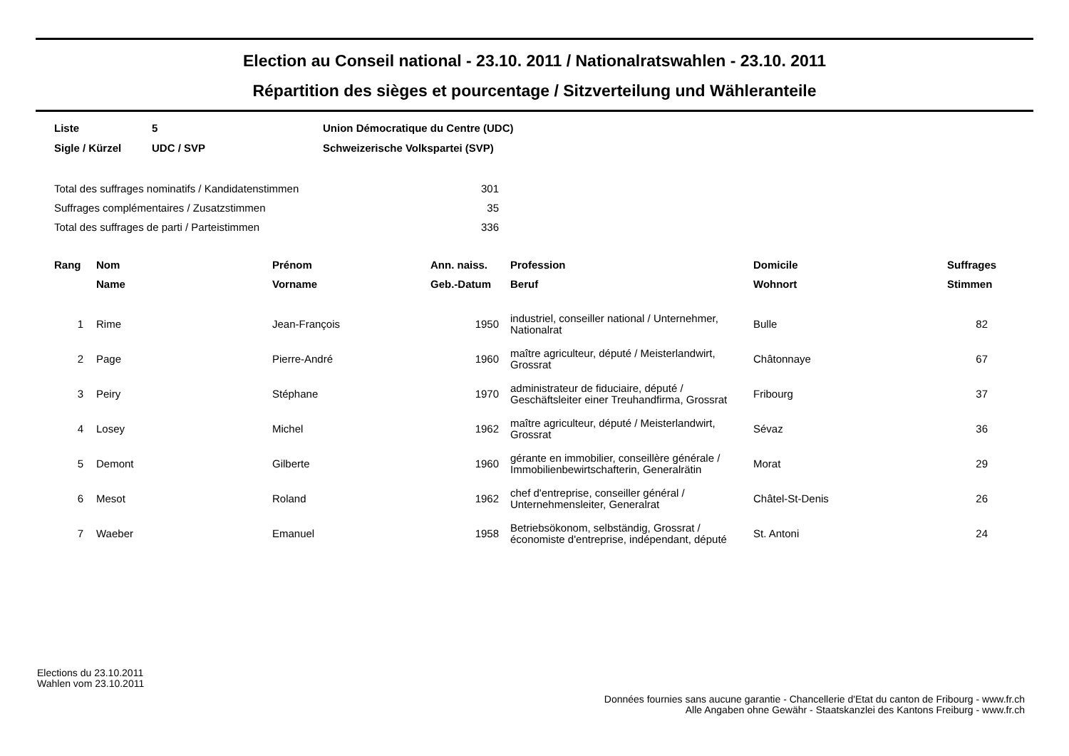Election au Conseil national - 23.10. 2011 / Nationalratswahlen - 23.10. 2011
Répartition des sièges et pourcentage / Sitzverteilung und Wähleranteile
| Liste | 5 | Union Démocratique du Centre (UDC) |
| Sigle / Kürzel | UDC / SVP | Schweizerische Volkspartei (SVP) |
| Total des suffrages nominatifs / Kandidatenstimmen | 301 |
| Suffrages complémentaires / Zusatzstimmen | 35 |
| Total des suffrages de parti / Parteistimmen | 336 |
| Rang | Nom | Prénom | Ann. naiss. | Profession | Domicile | Suffrages |
| --- | --- | --- | --- | --- | --- | --- |
| | Name | Vorname | Geb.-Datum | Beruf | Wohnort | Stimmen |
| 1 | Rime | Jean-François | 1950 | industriel, conseiller national / Unternehmer, Nationalrat | Bulle | 82 |
| 2 | Page | Pierre-André | 1960 | maître agriculteur, député / Meisterlandwirt, Grossrat | Châtonnaye | 67 |
| 3 | Peiry | Stéphane | 1970 | administrateur de fiduciaire, député / Geschäftsleiter einer Treuhandfirma, Grossrat | Fribourg | 37 |
| 4 | Losey | Michel | 1962 | maître agriculteur, député / Meisterlandwirt, Grossrat | Sévaz | 36 |
| 5 | Demont | Gilberte | 1960 | gérante en immobilier, conseillère générale / Immobilienbewirtschafterin, Generalrätin | Morat | 29 |
| 6 | Mesot | Roland | 1962 | chef d'entreprise, conseiller général / Unternehmensleiter, Generalrat | Châtel-St-Denis | 26 |
| 7 | Waeber | Emanuel | 1958 | Betriebsökonom, selbständig, Grossrat / économiste d'entreprise, indépendant, député | St. Antoni | 24 |
Elections du 23.10.2011
Wahlen vom 23.10.2011
Données fournies sans aucune garantie - Chancellerie d'Etat du canton de Fribourg - www.fr.ch
Alle Angaben ohne Gewähr - Staatskanzlei des Kantons Freiburg - www.fr.ch